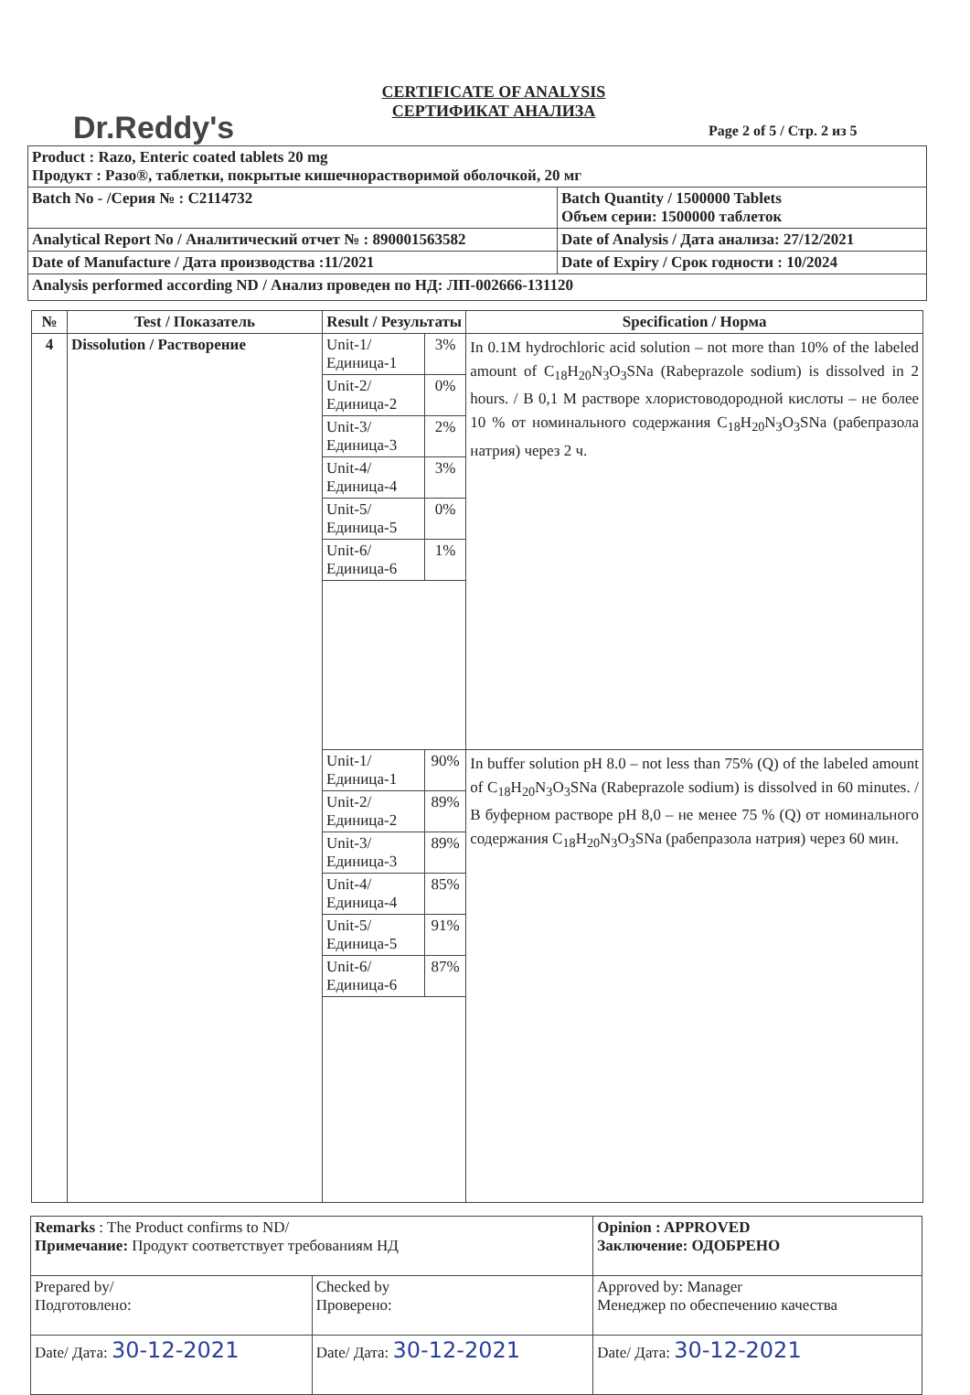Dr.Reddy's
CERTIFICATE OF ANALYSIS
СЕРТИФИКАТ АНАЛИЗА
Page 2 of 5 / Стр. 2 из 5
| Product : Razo, Enteric coated tablets 20 mg Продукт : Разо®, таблетки, покрытые кишечнорастворимой оболочкой, 20 мг | |
| Batch No - /Серия № : C2114732 | Batch Quantity / 1500000 Tablets Объем серии: 1500000 таблеток |
| Analytical Report No / Аналитический отчет № : 890001563582 | Date of Analysis / Дата анализа: 27/12/2021 |
| Date of Manufacture / Дата производства :11/2021 | Date of Expiry / Срок годности : 10/2024 |
| Analysis performed according ND / Анализ проведен по НД: ЛП-002666-131120 | |
| № | Test / Показатель | Result / Результаты | | Specification / Норма |
| --- | --- | --- | --- | --- |
| 4 | Dissolution / Растворение | Unit-1/Единица-1 | 3% | In 0.1M hydrochloric acid solution – not more than 10% of the labeled amount of C<sub>18</sub>H<sub>20</sub>N<sub>3</sub>O<sub>3</sub>SNa (Rabeprazole sodium) is dissolved in 2 hours. / В 0,1 М растворе хлористоводородной кислоты – не более 10 % от номинального содержания C<sub>18</sub>H<sub>20</sub>N<sub>3</sub>O<sub>3</sub>SNa (рабепразола натрия) через 2 ч. |
| | | Unit-2/Единица-2 | 0% | |
| | | Unit-3/Единица-3 | 2% | |
| | | Unit-4/Единица-4 | 3% | |
| | | Unit-5/Единица-5 | 0% | |
| | | Unit-6/Единица-6 | 1% | |
| | | Unit-1/Единица-1 | 90% | In buffer solution pH 8.0 – not less than 75% (Q) of the labeled amount of C<sub>18</sub>H<sub>20</sub>N<sub>3</sub>O<sub>3</sub>SNa (Rabeprazole sodium) is dissolved in 60 minutes. / В буферном растворе pH 8,0 – не менее 75 % (Q) от номинального содержания C<sub>18</sub>H<sub>20</sub>N<sub>3</sub>O<sub>3</sub>SNa (рабепразола натрия) через 60 мин. |
| | | Unit-2/Единица-2 | 89% | |
| | | Unit-3/Единица-3 | 89% | |
| | | Unit-4/Единица-4 | 85% | |
| | | Unit-5/Единица-5 | 91% | |
| | | Unit-6/Единица-6 | 87% | |
| Remarks : The Product confirms to ND/ Примечание: Продукт соответствует требованиям НД | | Opinion : APPROVED Заключение: ОДОБРЕНО |
| Prepared by/ Подготовлено: | Checked by Проверено: | Approved by: Manager Менеджер по обеспечению качества |
| Date/ Дата: 30-12-2021 | Date/ Дата: 30-12-2021 | Date/ Дата: 30-12-2021 |